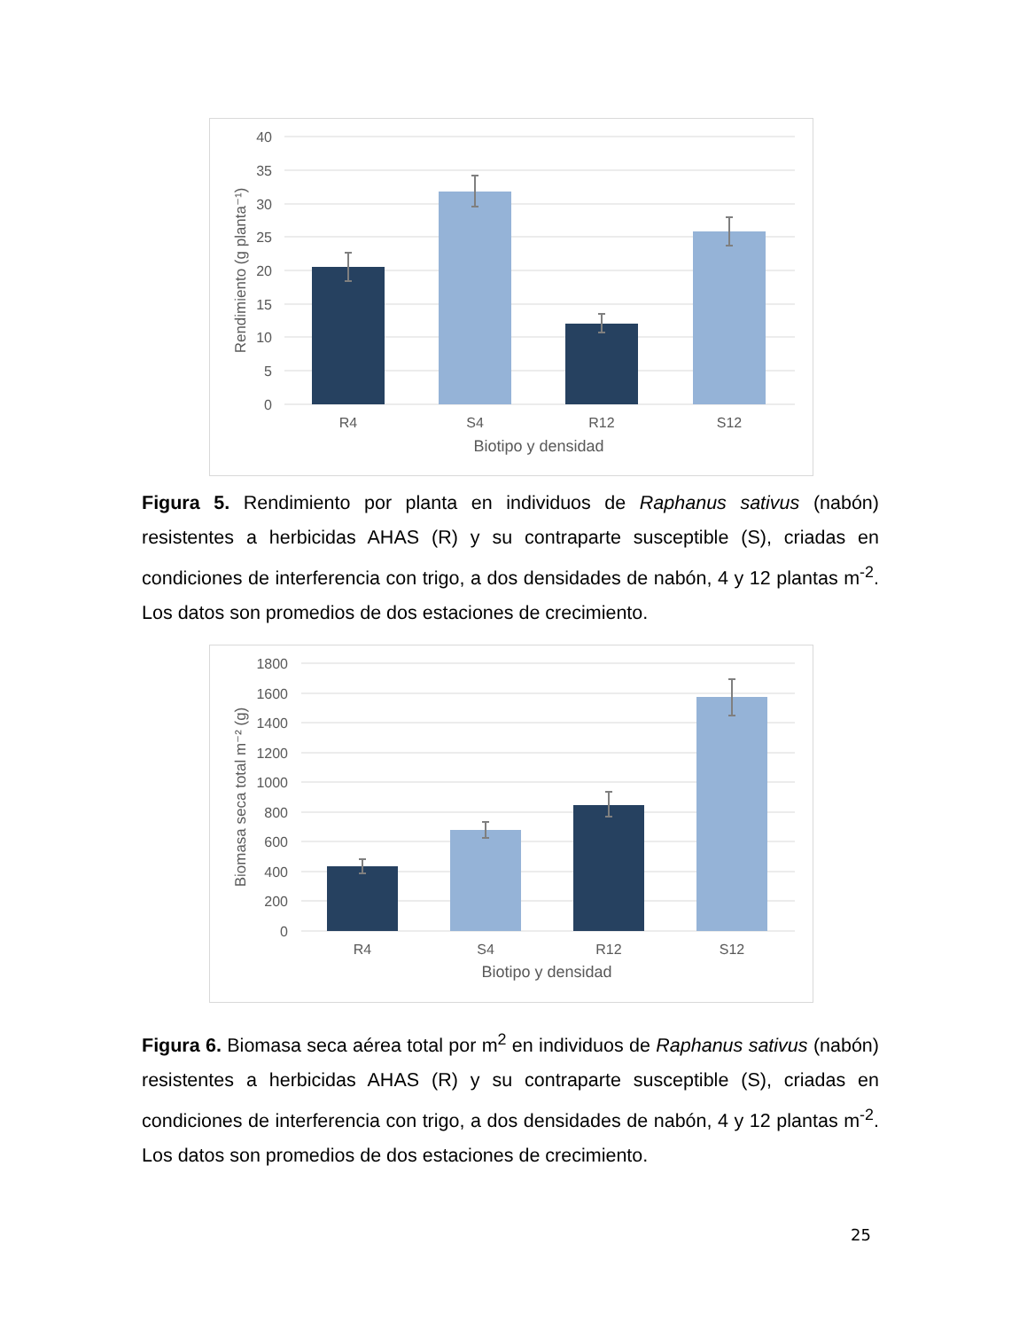40
35
30
25
20
15
10
5
0
R4
S4
R12
S12
Biotipo y densidad
Rendimiento (g planta⁻¹)
Figura 5. Rendimiento por planta en individuos de Raphanus sativus (nabón) resistentes a herbicidas AHAS (R) y su contraparte susceptible (S), criadas en condiciones de interferencia con trigo, a dos densidades de nabón, 4 y 12 plantas m<sup>-2</sup>. Los datos son promedios de dos estaciones de crecimiento.
1800
1600
1400
1200
1000
800
600
400
200
0
R4
S4
R12
S12
Biotipo y densidad
Biomasa seca total m⁻² (g)
Figura 6. Biomasa seca aérea total por m<sup>2</sup> en individuos de Raphanus sativus (nabón) resistentes a herbicidas AHAS (R) y su contraparte susceptible (S), criadas en condiciones de interferencia con trigo, a dos densidades de nabón, 4 y 12 plantas m<sup>-2</sup>. Los datos son promedios de dos estaciones de crecimiento.
25